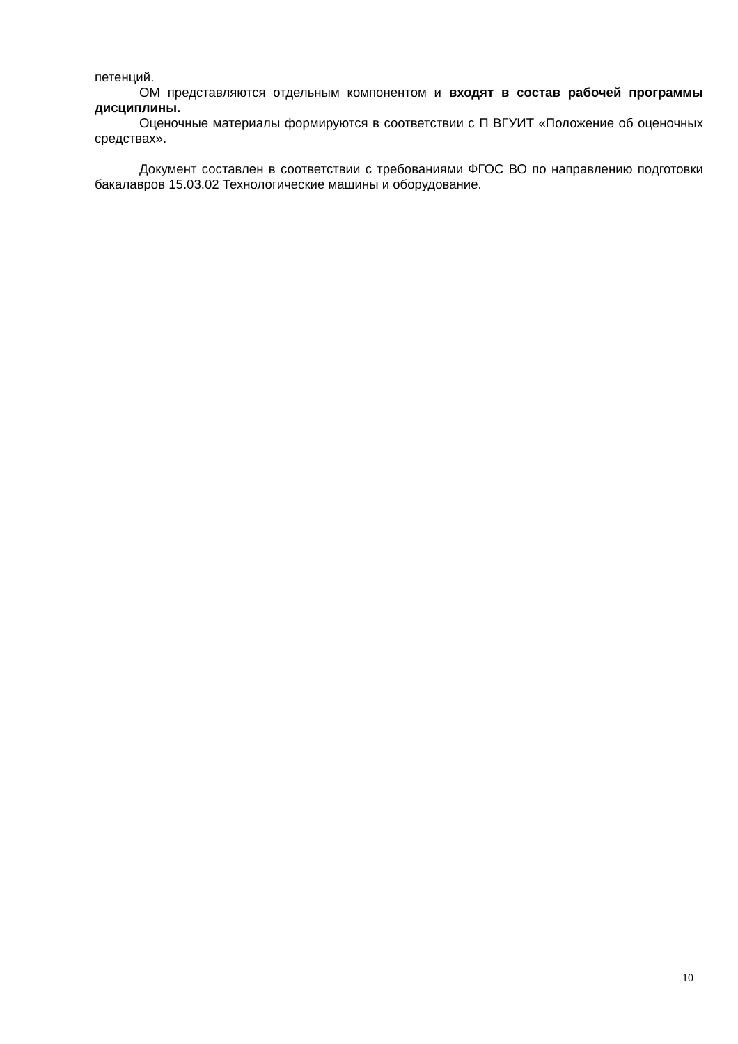петенций.
ОМ представляются отдельным компонентом и входят в состав рабочей программы дисциплины.
Оценочные материалы формируются в соответствии с П ВГУИТ «Положение об оценочных средствах».
Документ составлен в соответствии с требованиями ФГОС ВО по направлению подготовки бакалавров 15.03.02 Технологические машины и оборудование.
10